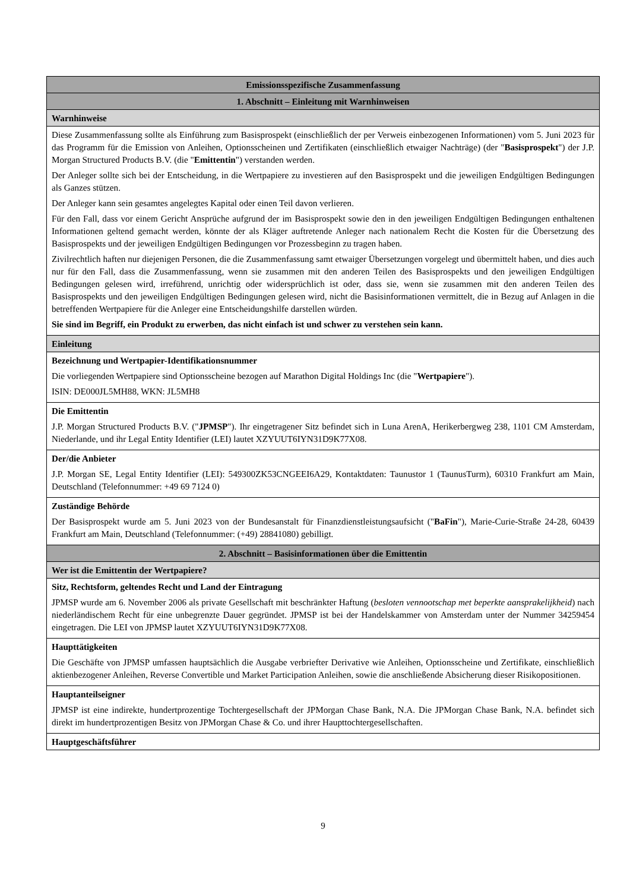| Emissionsspezifische Zusammenfassung |
| 1. Abschnitt – Einleitung mit Warnhinweisen |
| Warnhinweise |
| Diese Zusammenfassung sollte als Einführung zum Basisprospekt (einschließlich der per Verweis einbezogenen Informationen) vom 5. Juni 2023 für das Programm für die Emission von Anleihen, Optionsscheinen und Zertifikaten (einschließlich etwaiger Nachträge) (der " Basisprospekt ") der J.P. Morgan Structured Products B.V. (die " Emittentin ") verstanden werden. Der Anleger sollte sich bei der Entscheidung, in die Wertpapiere zu investieren auf den Basisprospekt und die jeweiligen Endgültigen Bedingungen als Ganzes stützen. Der Anleger kann sein gesamtes angelegtes Kapital oder einen Teil davon verlieren. Für den Fall, dass vor einem Gericht Ansprüche aufgrund der im Basisprospekt sowie den in den jeweiligen Endgültigen Bedingungen enthaltenen Informationen geltend gemacht werden, könnte der als Kläger auftretende Anleger nach nationalem Recht die Kosten für die Übersetzung des Basisprospekts und der jeweiligen Endgültigen Bedingungen vor Prozessbeginn zu tragen haben. Zivilrechtlich haften nur diejenigen Personen, die die Zusammenfassung samt etwaiger Übersetzungen vorgelegt und übermittelt haben, und dies auch nur für den Fall, dass die Zusammenfassung, wenn sie zusammen mit den anderen Teilen des Basisprospekts und den jeweiligen Endgültigen Bedingungen gelesen wird, irreführend, unrichtig oder widersprüchlich ist oder, dass sie, wenn sie zusammen mit den anderen Teilen des Basisprospekts und den jeweiligen Endgültigen Bedingungen gelesen wird, nicht die Basisinformationen vermittelt, die in Bezug auf Anlagen in die betreffenden Wertpapiere für die Anleger eine Entscheidungshilfe darstellen würden. Sie sind im Begriff, ein Produkt zu erwerben, das nicht einfach ist und schwer zu verstehen sein kann. |
| Einleitung |
| Bezeichnung und Wertpapier-Identifikationsnummer Die vorliegenden Wertpapiere sind Optionsscheine bezogen auf Marathon Digital Holdings Inc (die " Wertpapiere "). ISIN: DE000JL5MH88, WKN: JL5MH8 |
| Die Emittentin J.P. Morgan Structured Products B.V. (" JPMSP "). Ihr eingetragener Sitz befindet sich in Luna ArenA, Herikerbergweg 238, 1101 CM Amsterdam, Niederlande, und ihr Legal Entity Identifier (LEI) lautet XZYUUT6IYN31D9K77X08. |
| Der/die Anbieter J.P. Morgan SE, Legal Entity Identifier (LEI): 549300ZK53CNGEEI6A29, Kontaktdaten: Taunustor 1 (TaunusTurm), 60310 Frankfurt am Main, Deutschland (Telefonnummer: +49 69 7124 0) |
| Zuständige Behörde Der Basisprospekt wurde am 5. Juni 2023 von der Bundesanstalt für Finanzdienstleistungsaufsicht (" BaFin "), Marie-Curie-Straße 24-28, 60439 Frankfurt am Main, Deutschland (Telefonnummer: (+49) 28841080) gebilligt. |
| 2. Abschnitt – Basisinformationen über die Emittentin |
| Wer ist die Emittentin der Wertpapiere? |
| Sitz, Rechtsform, geltendes Recht und Land der Eintragung JPMSP wurde am 6. November 2006 als private Gesellschaft mit beschränkter Haftung ( besloten vennootschap met beperkte aansprakelijkheid ) nach niederländischem Recht für eine unbegrenzte Dauer gegründet. JPMSP ist bei der Handelskammer von Amsterdam unter der Nummer 34259454 eingetragen. Die LEI von JPMSP lautet XZYUUT6IYN31D9K77X08. |
| Haupttätigkeiten Die Geschäfte von JPMSP umfassen hauptsächlich die Ausgabe verbriefter Derivative wie Anleihen, Optionsscheine und Zertifikate, einschließlich aktienbezogener Anleihen, Reverse Convertible und Market Participation Anleihen, sowie die anschließende Absicherung dieser Risikopositionen. |
| Hauptanteilseigner JPMSP ist eine indirekte, hundertprozentige Tochtergesellschaft der JPMorgan Chase Bank, N.A. Die JPMorgan Chase Bank, N.A. befindet sich direkt im hundertprozentigen Besitz von JPMorgan Chase & Co. und ihrer Haupttochtergesellschaften. |
| Hauptgeschäftsführer |
9